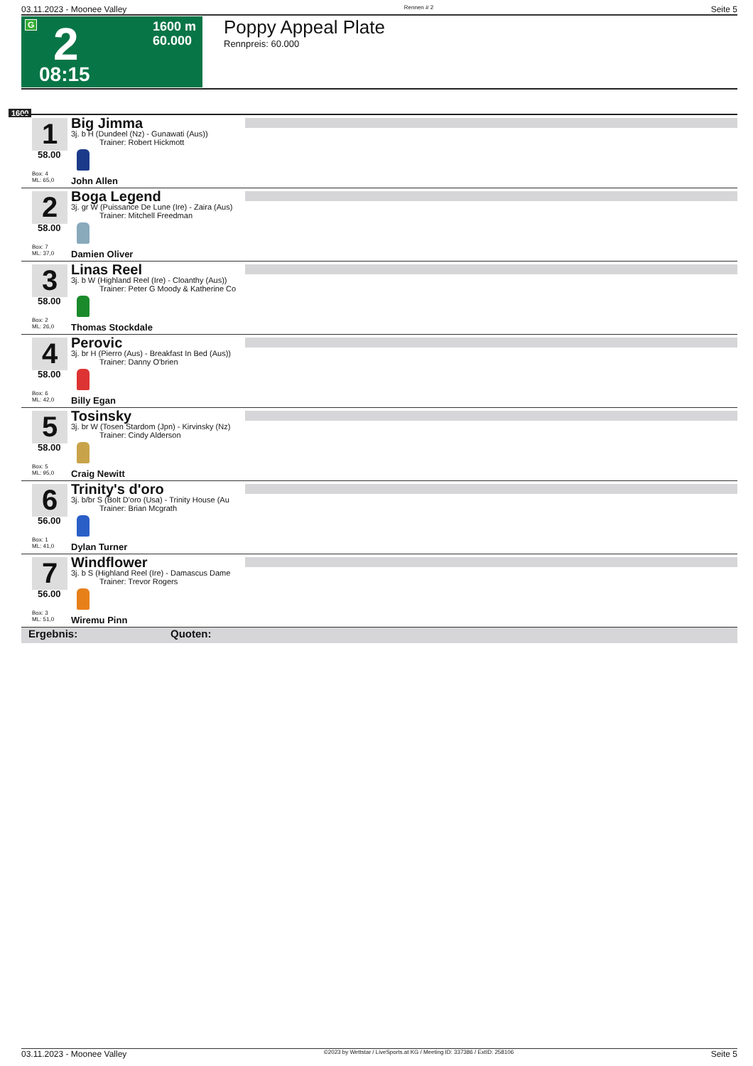03.11.2023 - Moonee Valley Rennen # 2 Seite 5
G 2
08:15
1600 m
60.000
Poppy Appeal Plate
Rennpreis: 60.000
1600
1
58.00
Box: 4
ML: 65,0
Big Jimma
3j. b H (Dundeel (Nz) - Gunawati (Aus))
Trainer: Robert Hickmott
John Allen
2
58.00
Box: 7
ML: 37,0
Boga Legend
3j. gr W (Puissance De Lune (Ire) - Zaira (Aus)
Trainer: Mitchell Freedman
Damien Oliver
3
58.00
Box: 2
ML: 26,0
Linas Reel
3j. b W (Highland Reel (Ire) - Cloanthy (Aus))
Trainer: Peter G Moody & Katherine Co
Thomas Stockdale
4
58.00
Box: 6
ML: 42,0
Perovic
3j. br H (Pierro (Aus) - Breakfast In Bed (Aus))
Trainer: Danny O'brien
Billy Egan
5
58.00
Box: 5
ML: 95,0
Tosinsky
3j. br W (Tosen Stardom (Jpn) - Kirvinsky (Nz)
Trainer: Cindy Alderson
Craig Newitt
6
56.00
Box: 1
ML: 41,0
Trinity's d'oro
3j. b/br S (Bolt D'oro (Usa) - Trinity House (Au
Trainer: Brian Mcgrath
Dylan Turner
7
56.00
Box: 3
ML: 51,0
Windflower
3j. b S (Highland Reel (Ire) - Damascus Dame
Trainer: Trevor Rogers
Wiremu Pinn
Ergebnis: Quoten:
03.11.2023 - Moonee Valley ©2023 by Wettstar / LiveSports.at KG / Meeting ID: 337386 / ExtID: 258106 Seite 5